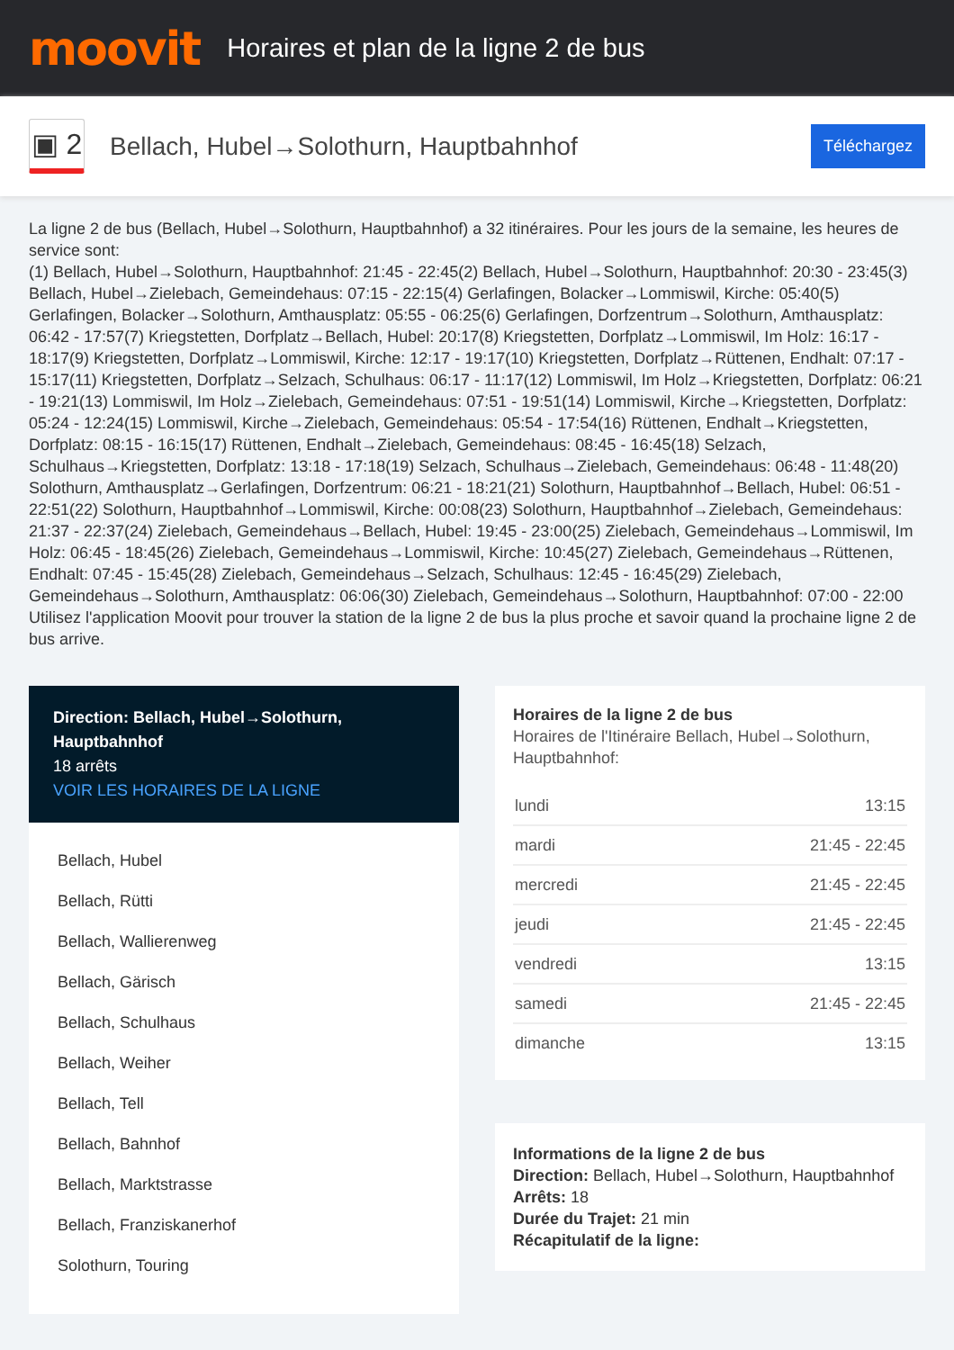moovit
Horaires et plan de la ligne 2 de bus
▣ 2
Bellach, Hubel→Solothurn, Hauptbahnhof
Téléchargez
La ligne 2 de bus (Bellach, Hubel→Solothurn, Hauptbahnhof) a 32 itinéraires. Pour les jours de la semaine, les heures de service sont:
(1) Bellach, Hubel→Solothurn, Hauptbahnhof: 21:45 - 22:45(2) Bellach, Hubel→Solothurn, Hauptbahnhof: 20:30 - 23:45(3) Bellach, Hubel→Zielebach, Gemeindehaus: 07:15 - 22:15(4) Gerlafingen, Bolacker→Lommiswil, Kirche: 05:40(5) Gerlafingen, Bolacker→Solothurn, Amthausplatz: 05:55 - 06:25(6) Gerlafingen, Dorfzentrum→Solothurn, Amthausplatz: 06:42 - 17:57(7) Kriegstetten, Dorfplatz→Bellach, Hubel: 20:17(8) Kriegstetten, Dorfplatz→Lommiswil, Im Holz: 16:17 - 18:17(9) Kriegstetten, Dorfplatz→Lommiswil, Kirche: 12:17 - 19:17(10) Kriegstetten, Dorfplatz→Rüttenen, Endhalt: 07:17 - 15:17(11) Kriegstetten, Dorfplatz→Selzach, Schulhaus: 06:17 - 11:17(12) Lommiswil, Im Holz→Kriegstetten, Dorfplatz: 06:21 - 19:21(13) Lommiswil, Im Holz→Zielebach, Gemeindehaus: 07:51 - 19:51(14) Lommiswil, Kirche→Kriegstetten, Dorfplatz: 05:24 - 12:24(15) Lommiswil, Kirche→Zielebach, Gemeindehaus: 05:54 - 17:54(16) Rüttenen, Endhalt→Kriegstetten, Dorfplatz: 08:15 - 16:15(17) Rüttenen, Endhalt→Zielebach, Gemeindehaus: 08:45 - 16:45(18) Selzach, Schulhaus→Kriegstetten, Dorfplatz: 13:18 - 17:18(19) Selzach, Schulhaus→Zielebach, Gemeindehaus: 06:48 - 11:48(20) Solothurn, Amthausplatz→Gerlafingen, Dorfzentrum: 06:21 - 18:21(21) Solothurn, Hauptbahnhof→Bellach, Hubel: 06:51 - 22:51(22) Solothurn, Hauptbahnhof→Lommiswil, Kirche: 00:08(23) Solothurn, Hauptbahnhof→Zielebach, Gemeindehaus: 21:37 - 22:37(24) Zielebach, Gemeindehaus→Bellach, Hubel: 19:45 - 23:00(25) Zielebach, Gemeindehaus→Lommiswil, Im Holz: 06:45 - 18:45(26) Zielebach, Gemeindehaus→Lommiswil, Kirche: 10:45(27) Zielebach, Gemeindehaus→Rüttenen, Endhalt: 07:45 - 15:45(28) Zielebach, Gemeindehaus→Selzach, Schulhaus: 12:45 - 16:45(29) Zielebach, Gemeindehaus→Solothurn, Amthausplatz: 06:06(30) Zielebach, Gemeindehaus→Solothurn, Hauptbahnhof: 07:00 - 22:00
Utilisez l'application Moovit pour trouver la station de la ligne 2 de bus la plus proche et savoir quand la prochaine ligne 2 de bus arrive.
Direction: Bellach, Hubel→Solothurn, Hauptbahnhof
18 arrêts
VOIR LES HORAIRES DE LA LIGNE
Bellach, Hubel
Bellach, Rütti
Bellach, Wallierenweg
Bellach, Gärisch
Bellach, Schulhaus
Bellach, Weiher
Bellach, Tell
Bellach, Bahnhof
Bellach, Marktstrasse
Bellach, Franziskanerhof
Solothurn, Touring
Horaires de la ligne 2 de bus
Horaires de l'Itinéraire Bellach, Hubel→Solothurn, Hauptbahnhof:
| lundi | 13:15 |
| mardi | 21:45 - 22:45 |
| mercredi | 21:45 - 22:45 |
| jeudi | 21:45 - 22:45 |
| vendredi | 13:15 |
| samedi | 21:45 - 22:45 |
| dimanche | 13:15 |
Informations de la ligne 2 de bus
Direction: Bellach, Hubel→Solothurn, Hauptbahnhof
Arrêts: 18
Durée du Trajet: 21 min
Récapitulatif de la ligne: